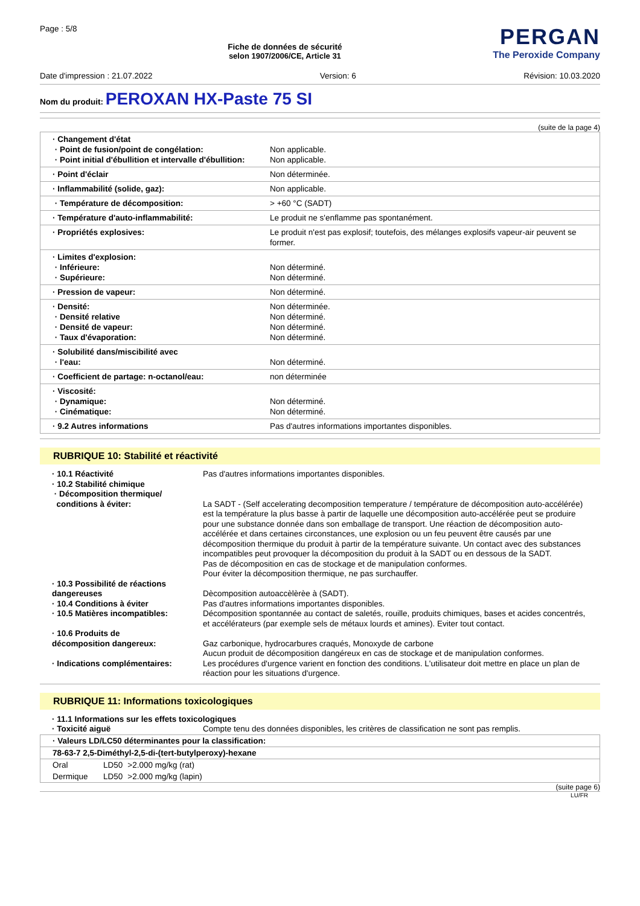Page : 5/8
Fiche de données de sécurité
selon 1907/2006/CE, Article 31
PERGAN
The Peroxide Company
Date d'impression : 21.07.2022 Version: 6 Révision: 10.03.2020
Nom du produit: PEROXAN HX-Paste 75 SI
(suite de la page 4)
| · Changement d'état · Point de fusion/point de congélation: · Point initial d'ébullition et intervalle d'ébullition: | Non applicable. Non applicable. |
| · Point d'éclair | Non déterminée. |
| · Inflammabilité (solide, gaz): | Non applicable. |
| · Température de décomposition: | > +60 °C (SADT) |
| · Température d'auto-inflammabilité: | Le produit ne s'enflamme pas spontanément. |
| · Propriétés explosives: | Le produit n'est pas explosif; toutefois, des mélanges explosifs vapeur-air peuvent se former. |
| · Limites d'explosion: · Inférieure: · Supérieure: | Non déterminé. Non déterminé. |
| · Pression de vapeur: | Non déterminé. |
| · Densité: · Densité relative · Densité de vapeur: · Taux d'évaporation: | Non déterminée. Non déterminé. Non déterminé. Non déterminé. |
| · Solubilité dans/miscibilité avec · l'eau: | Non déterminé. |
| · Coefficient de partage: n-octanol/eau: | non déterminée |
| · Viscosité: · Dynamique: · Cinématique: | Non déterminé. Non déterminé. |
| · 9.2 Autres informations | Pas d'autres informations importantes disponibles. |
RUBRIQUE 10: Stabilité et réactivité
| · 10.1 Réactivité | Pas d'autres informations importantes disponibles. |
| · 10.2 Stabilité chimique · Décomposition thermique/ conditions à éviter: | La SADT - (Self accelerating decomposition temperature / température de décomposition auto-accélérée) est la température la plus basse à partir de laquelle une décomposition auto-accélérée peut se produire pour une substance donnée dans son emballage de transport. Une réaction de décomposition auto-accélérée et dans certaines circonstances, une explosion ou un feu peuvent être causés par une décomposition thermique du produit à partir de la température suivante. Un contact avec des substances incompatibles peut provoquer la décomposition du produit à la SADT ou en dessous de la SADT. Pas de décomposition en cas de stockage et de manipulation conformes. Pour éviter la décomposition thermique, ne pas surchauffer. |
| · 10.3 Possibilité de réactions dangereuses | Dècomposition autoaccèlèrèe à (SADT). |
| · 10.4 Conditions à éviter | Pas d'autres informations importantes disponibles. |
| · 10.5 Matières incompatibles: | Décomposition spontannée au contact de saletés, rouille, produits chimiques, bases et acides concentrés, et accélérateurs (par exemple sels de métaux lourds et amines). Eviter tout contact. |
| · 10.6 Produits de décomposition dangereux: | Gaz carbonique, hydrocarbures craqués, Monoxyde de carbone Aucun produit de décomposition dangéreux en cas de stockage et de manipulation conformes. |
| · Indications complémentaires: | Les procédures d'urgence varient en fonction des conditions. L'utilisateur doit mettre en place un plan de réaction pour les situations d'urgence. |
RUBRIQUE 11: Informations toxicologiques
| · 11.1 Informations sur les effets toxicologiques | |
| · Toxicité aiguë | Compte tenu des données disponibles, les critères de classification ne sont pas remplis. |
| · Valeurs LD/LC50 déterminantes pour la classification: | | |
| 78-63-7 2,5-Diméthyl-2,5-di-(tert-butylperoxy)-hexane | | |
| Oral | LD50 | >2.000 mg/kg (rat) |
| Dermique | LD50 | >2.000 mg/kg (lapin) |
(suite page 6)
LU/FR